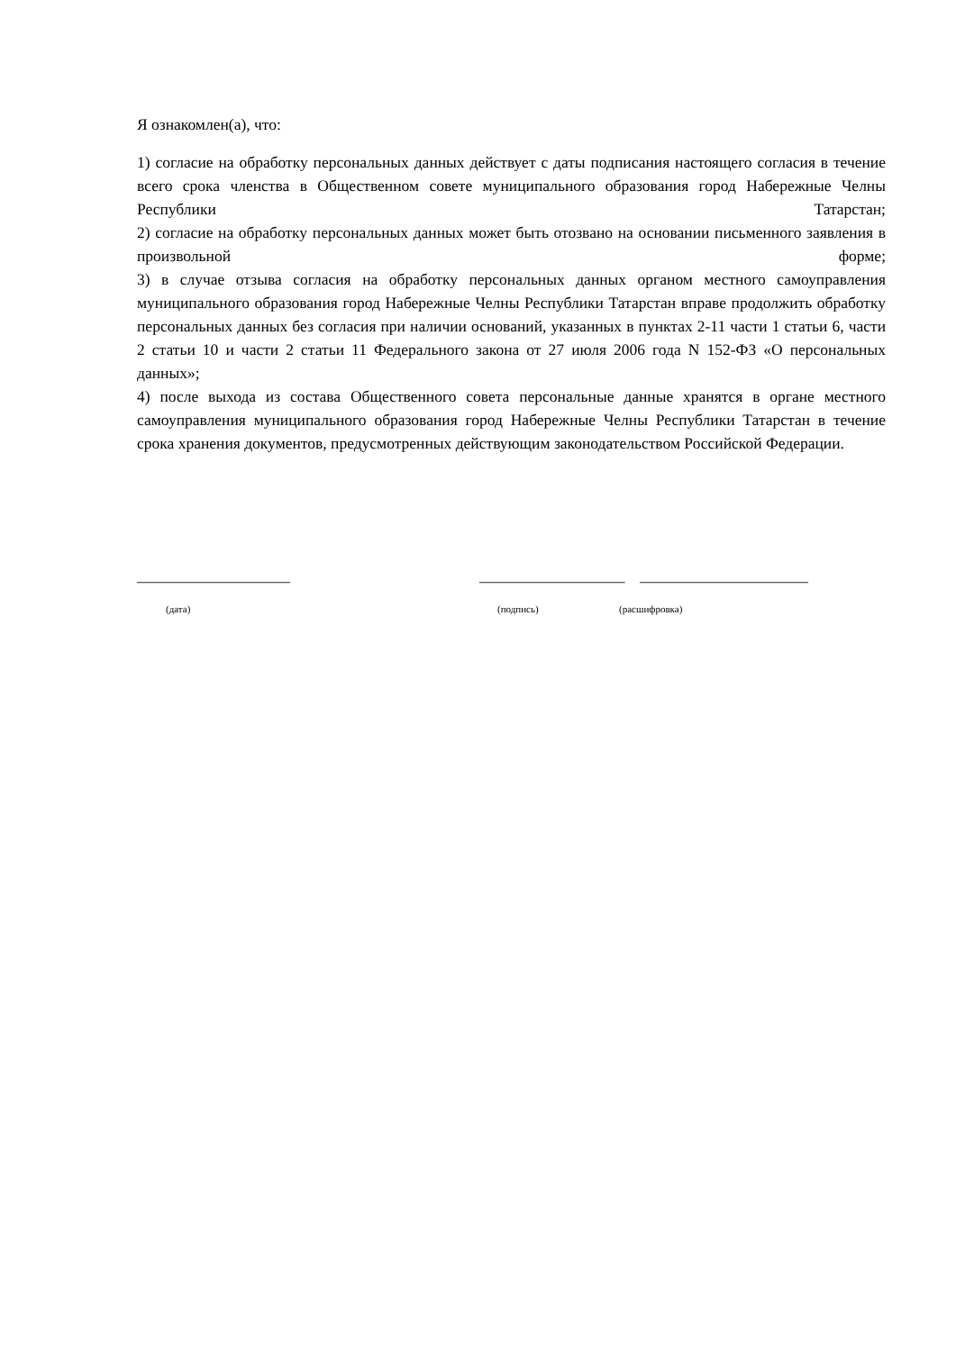Я ознакомлен(а), что:
1) согласие на обработку персональных данных действует с даты подписания настоящего согласия в течение всего срока членства в Общественном совете муниципального образования город Набережные Челны Республики Татарстан;
2) согласие на обработку персональных данных может быть отозвано на основании письменного заявления в произвольной форме;
3) в случае отзыва согласия на обработку персональных данных органом местного самоуправления муниципального образования город Набережные Челны Республики Татарстан вправе продолжить обработку персональных данных без согласия при наличии оснований, указанных в пунктах 2-11 части 1 статьи 6, части 2 статьи 10 и части 2 статьи 11 Федерального закона от 27 июля 2006 года N 152-ФЗ «О персональных данных»;
4) после выхода из состава Общественного совета персональные данные хранятся в органе местного самоуправления муниципального образования город Набережные Челны Республики Татарстан в течение срока хранения документов, предусмотренных действующим законодательством Российской Федерации.
____________________ ___________________ ______________________
(дата) (подпись) (расшифровка)